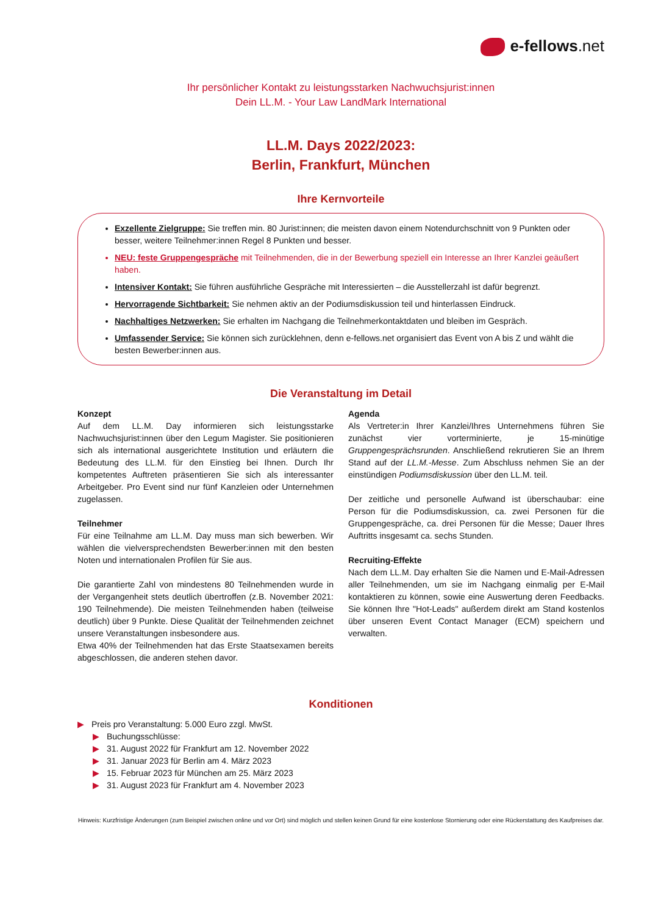e-fellows.net
Ihr persönlicher Kontakt zu leistungsstarken Nachwuchsjurist:innen
Dein LL.M. - Your Law LandMark International
LL.M. Days 2022/2023:
Berlin, Frankfurt, München
Ihre Kernvorteile
Exzellente Zielgruppe: Sie treffen min. 80 Jurist:innen; die meisten davon einem Notendurchschnitt von 9 Punkten oder besser, weitere Teilnehmer:innen Regel 8 Punkten und besser.
NEU: feste Gruppengespräche mit Teilnehmenden, die in der Bewerbung speziell ein Interesse an Ihrer Kanzlei geäußert haben.
Intensiver Kontakt: Sie führen ausführliche Gespräche mit Interessierten – die Ausstellerzahl ist dafür begrenzt.
Hervorragende Sichtbarkeit: Sie nehmen aktiv an der Podiumsdiskussion teil und hinterlassen Eindruck.
Nachhaltiges Netzwerken: Sie erhalten im Nachgang die Teilnehmerkontaktdaten und bleiben im Gespräch.
Umfassender Service: Sie können sich zurücklehnen, denn e-fellows.net organisiert das Event von A bis Z und wählt die besten Bewerber:innen aus.
Die Veranstaltung im Detail
Konzept
Auf dem LL.M. Day informieren sich leistungsstarke Nachwuchsjurist:innen über den Legum Magister. Sie positionieren sich als international ausgerichtete Institution und erläutern die Bedeutung des LL.M. für den Einstieg bei Ihnen. Durch Ihr kompetentes Auftreten präsentieren Sie sich als interessanter Arbeitgeber. Pro Event sind nur fünf Kanzleien oder Unternehmen zugelassen.
Teilnehmer
Für eine Teilnahme am LL.M. Day muss man sich bewerben. Wir wählen die vielversprechendsten Bewerber:innen mit den besten Noten und internationalen Profilen für Sie aus.
Die garantierte Zahl von mindestens 80 Teilnehmenden wurde in der Vergangenheit stets deutlich übertroffen (z.B. November 2021: 190 Teilnehmende). Die meisten Teilnehmenden haben (teilweise deutlich) über 9 Punkte. Diese Qualität der Teilnehmenden zeichnet unsere Veranstaltungen insbesondere aus.
Etwa 40% der Teilnehmenden hat das Erste Staatsexamen bereits abgeschlossen, die anderen stehen davor.
Agenda
Als Vertreter:in Ihrer Kanzlei/Ihres Unternehmens führen Sie zunächst vier vorterminierte, je 15-minütige Gruppengesprächsrunden. Anschließend rekrutieren Sie an Ihrem Stand auf der LL.M.-Messe. Zum Abschluss nehmen Sie an der einstündigen Podiumsdiskussion über den LL.M. teil.
Der zeitliche und personelle Aufwand ist überschaubar: eine Person für die Podiumsdiskussion, ca. zwei Personen für die Gruppengespräche, ca. drei Personen für die Messe; Dauer Ihres Auftritts insgesamt ca. sechs Stunden.
Recruiting-Effekte
Nach dem LL.M. Day erhalten Sie die Namen und E-Mail-Adressen aller Teilnehmenden, um sie im Nachgang einmalig per E-Mail kontaktieren zu können, sowie eine Auswertung deren Feedbacks. Sie können Ihre "Hot-Leads" außerdem direkt am Stand kostenlos über unseren Event Contact Manager (ECM) speichern und verwalten.
Konditionen
▶ Preis pro Veranstaltung: 5.000 Euro zzgl. MwSt.
▶ Buchungsschlüsse:
▶ 31. August 2022 für Frankfurt am 12. November 2022
▶ 31. Januar 2023 für Berlin am 4. März 2023
▶ 15. Februar 2023 für München am 25. März 2023
▶ 31. August 2023 für Frankfurt am 4. November 2023
Hinweis: Kurzfristige Änderungen (zum Beispiel zwischen online und vor Ort) sind möglich und stellen keinen Grund für eine kostenlose Stornierung oder eine Rückerstattung des Kaufpreises dar.